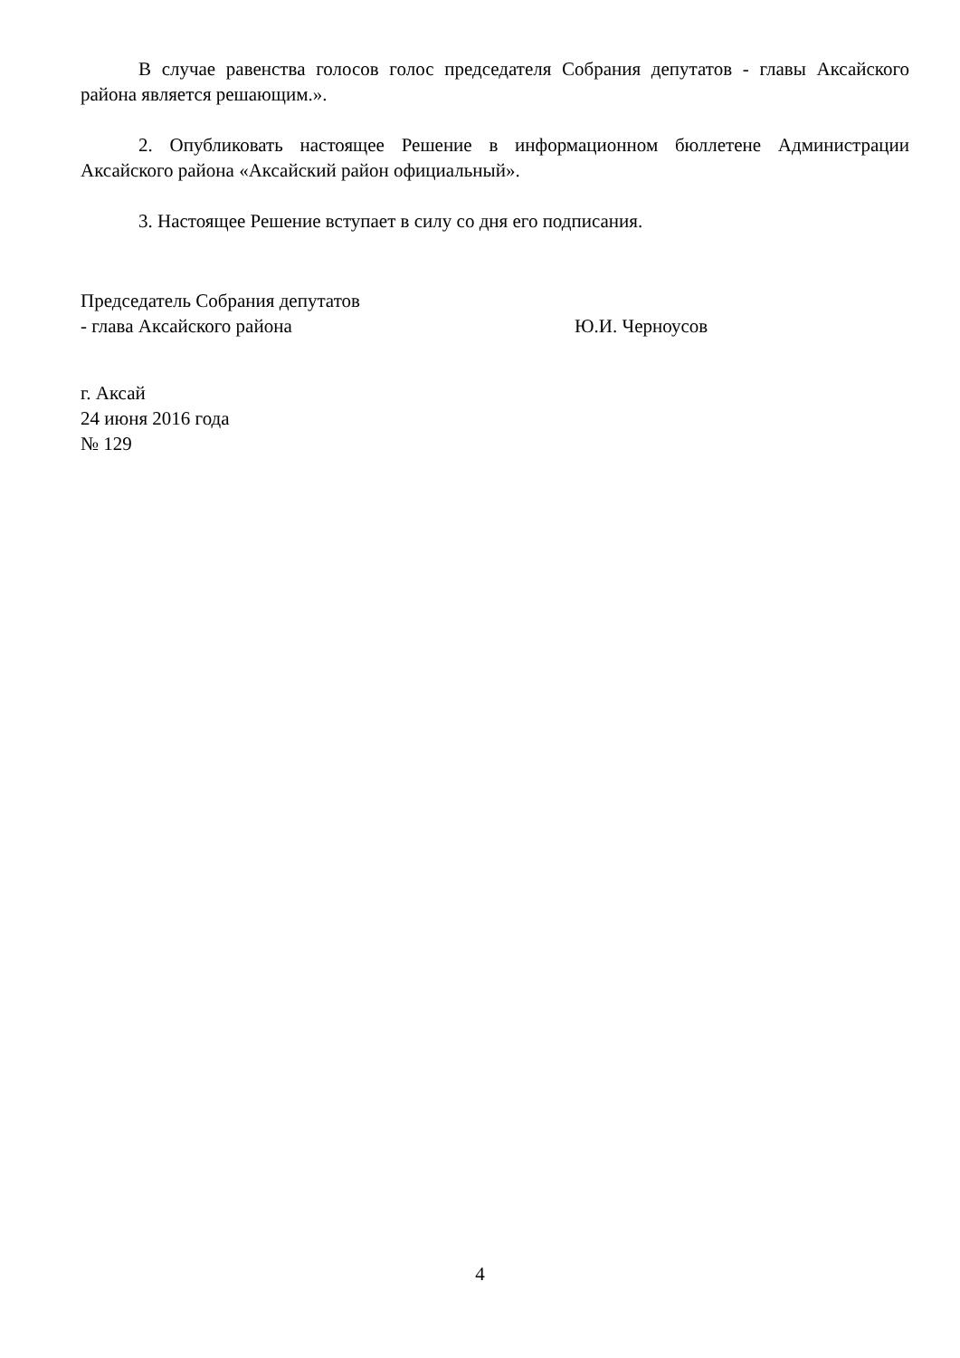В случае равенства голосов голос председателя Собрания депутатов - главы Аксайского района является решающим.».
2. Опубликовать настоящее Решение в информационном бюллетене Администрации Аксайского района «Аксайский район официальный».
3. Настоящее Решение вступает в силу со дня его подписания.
Председатель Собрания депутатов
- глава Аксайского района
Ю.И. Черноусов
г. Аксай
24 июня 2016 года
№ 129
4